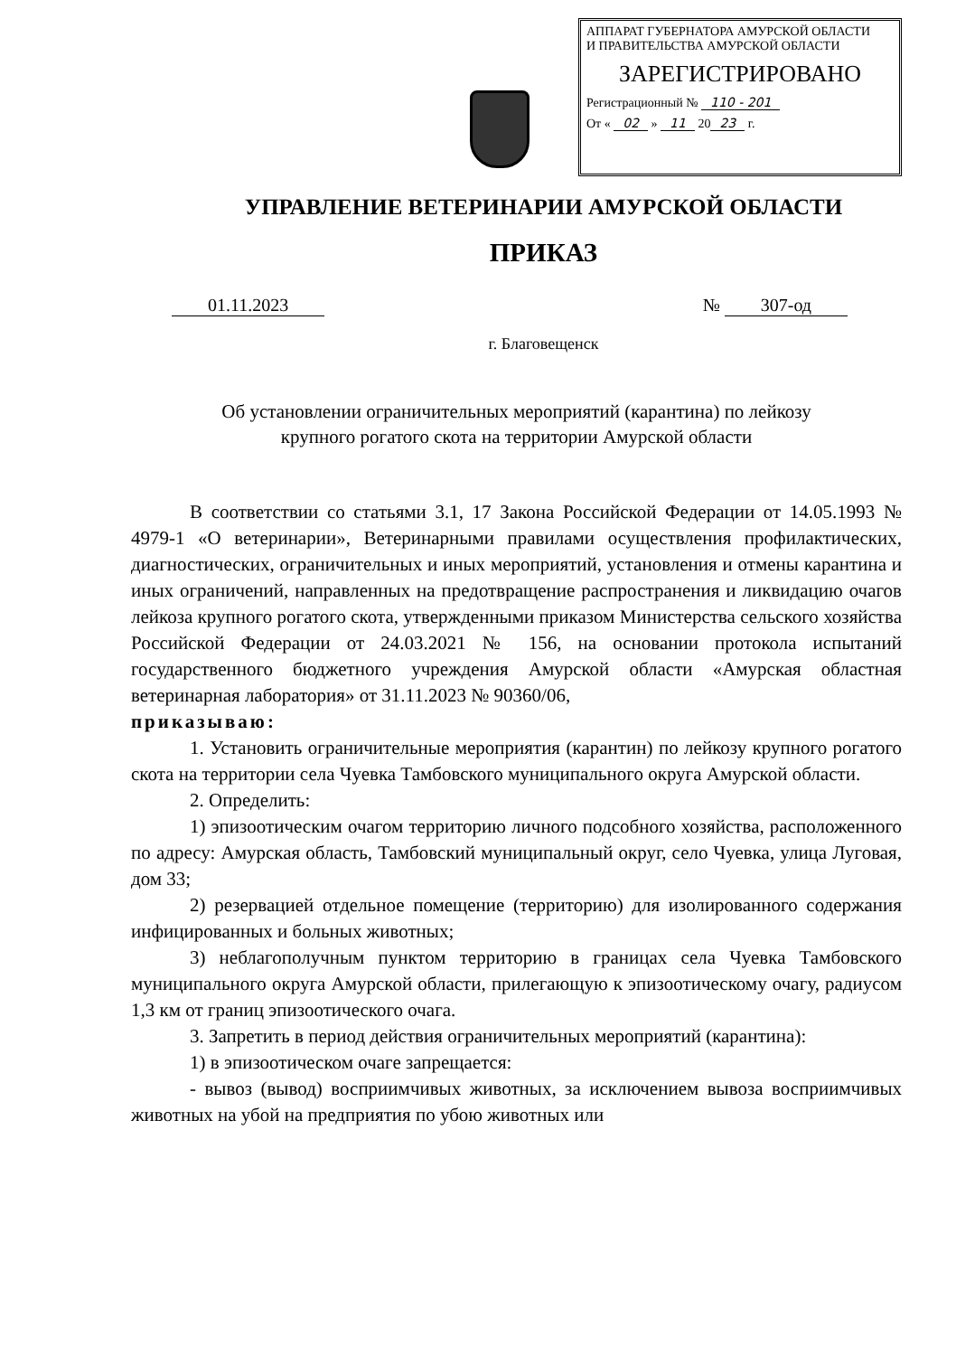АППАРАТ ГУБЕРНАТОРА АМУРСКОЙ ОБЛАСТИ
И ПРАВИТЕЛЬСТВА АМУРСКОЙ ОБЛАСТИ
ЗАРЕГИСТРИРОВАНО
Регистрационный № 110 - 201
От « 02 » 11 20 23 г.
УПРАВЛЕНИЕ ВЕТЕРИНАРИИ АМУРСКОЙ ОБЛАСТИ
ПРИКАЗ
01.11.2023 № 307-од
г. Благовещенск
Об установлении ограничительных мероприятий (карантина) по лейкозу
крупного рогатого скота на территории Амурской области
В соответствии со статьями 3.1, 17 Закона Российской Федерации от 14.05.1993 № 4979-1 «О ветеринарии», Ветеринарными правилами осуществления профилактических, диагностических, ограничительных и иных мероприятий, установления и отмены карантина и иных ограничений, направленных на предотвращение распространения и ликвидацию очагов лейкоза крупного рогатого скота, утвержденными приказом Министерства сельского хозяйства Российской Федерации от 24.03.2021 № 156, на основании протокола испытаний государственного бюджетного учреждения Амурской области «Амурская областная ветеринарная лаборатория» от 31.11.2023 № 90360/06,
приказываю:
1. Установить ограничительные мероприятия (карантин) по лейкозу крупного рогатого скота на территории села Чуевка Тамбовского муниципального округа Амурской области.
2. Определить:
1) эпизоотическим очагом территорию личного подсобного хозяйства, расположенного по адресу: Амурская область, Тамбовский муниципальный округ, село Чуевка, улица Луговая, дом 33;
2) резервацией отдельное помещение (территорию) для изолированного содержания инфицированных и больных животных;
3) неблагополучным пунктом территорию в границах села Чуевка Тамбовского муниципального округа Амурской области, прилегающую к эпизоотическому очагу, радиусом 1,3 км от границ эпизоотического очага.
3. Запретить в период действия ограничительных мероприятий (карантина):
1) в эпизоотическом очаге запрещается:
- вывоз (вывод) восприимчивых животных, за исключением вывоза восприимчивых животных на убой на предприятия по убою животных или